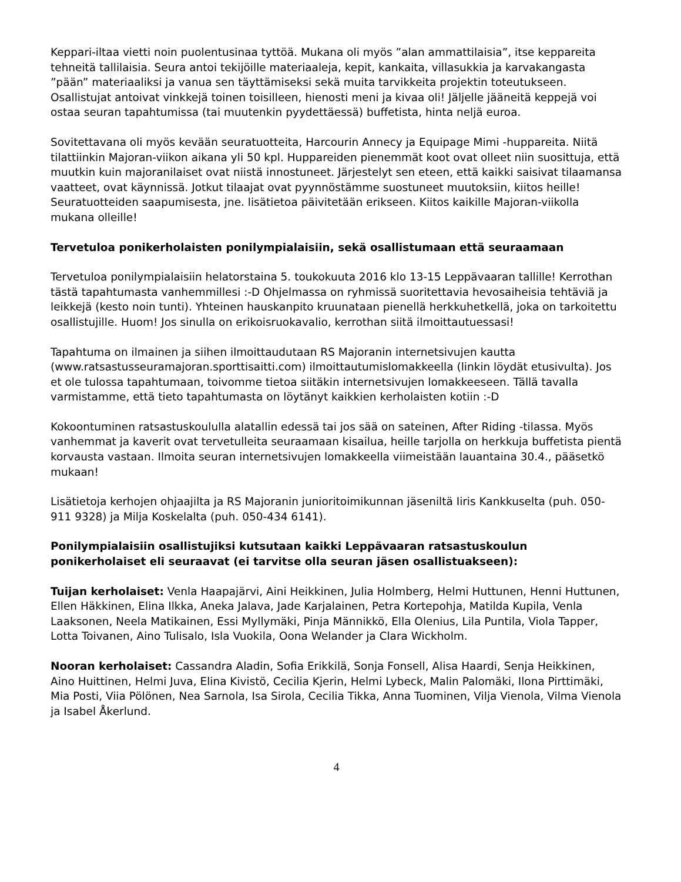Keppari-iltaa vietti noin puolentusinaa tyttöä. Mukana oli myös ”alan ammattilaisia”, itse keppareita tehneitä tallilaisia. Seura antoi tekijöille materiaaleja, kepit, kankaita, villasukkia ja karvakangasta ”pään” materiaaliksi ja vanua sen täyttämiseksi sekä muita tarvikkeita projektin toteutukseen. Osallistujat antoivat vinkkejä toinen toisilleen, hienosti meni ja kivaa oli! Jäljelle jääneitä keppejä voi ostaa seuran tapahtumissa (tai muutenkin pyydettäessä) buffetista, hinta neljä euroa.
Sovitettavana oli myös kevään seuratuotteita, Harcourin Annecy ja Equipage Mimi -huppareita. Niitä tilattiinkin Majoran-viikon aikana yli 50 kpl. Huppareiden pienemmät koot ovat olleet niin suosittuja, että muutkin kuin majoranilaiset ovat niistä innostuneet. Järjestelyt sen eteen, että kaikki saisivat tilaamansa vaatteet, ovat käynnissä. Jotkut tilaajat ovat pyynnöstämme suostuneet muutoksiin, kiitos heille! Seuratuotteiden saapumisesta, jne. lisätietoa päivitetään erikseen. Kiitos kaikille Majoran-viikolla mukana olleille!
Tervetuloa ponikerholaisten ponilympialaisiin, sekä osallistumaan että seuraamaan
Tervetuloa ponilympialaisiin helatorstaina 5. toukokuuta 2016 klo 13-15 Leppävaaran tallille! Kerrothan tästä tapahtumasta vanhemmillesi :-D Ohjelmassa on ryhmissä suoritettavia hevosaiheisia tehtäviä ja leikkejä (kesto noin tunti). Yhteinen hauskanpito kruunataan pienellä herkkuhetkellä, joka on tarkoitettu osallistujille. Huom! Jos sinulla on erikoisruokavalio, kerrothan siitä ilmoittautuessasi!
Tapahtuma on ilmainen ja siihen ilmoittaudutaan RS Majoranin internetsivujen kautta (www.ratsastusseuramajoran.sporttisaitti.com) ilmoittautumislomakkeella (linkin löydät etusivulta). Jos et ole tulossa tapahtumaan, toivomme tietoa siitäkin internetsivujen lomakkeeseen. Tällä tavalla varmistamme, että tieto tapahtumasta on löytänyt kaikkien kerholaisten kotiin :-D
Kokoontuminen ratsastuskoululla alatallin edessä tai jos sää on sateinen, After Riding -tilassa. Myös vanhemmat ja kaverit ovat tervetulleita seuraamaan kisailua, heille tarjolla on herkkuja buffetista pientä korvausta vastaan. Ilmoita seuran internetsivujen lomakkeella viimeistään lauantaina 30.4., pääsetkö mukaan!
Lisätietoja kerhojen ohjaajilta ja RS Majoranin junioritoimikunnan jäseniltä Iiris Kankkuselta (puh. 050-911 9328) ja Milja Koskelalta (puh. 050-434 6141).
Ponilympialaisiin osallistujiksi kutsutaan kaikki Leppävaaran ratsastuskoulun ponikerholaiset eli seuraavat (ei tarvitse olla seuran jäsen osallistuakseen):
Tuijan kerholaiset: Venla Haapajärvi, Aini Heikkinen, Julia Holmberg, Helmi Huttunen, Henni Huttunen, Ellen Häkkinen, Elina Ilkka, Aneka Jalava, Jade Karjalainen, Petra Kortepohja, Matilda Kupila, Venla Laaksonen, Neela Matikainen, Essi Myllymäki, Pinja Männikkö, Ella Olenius, Lila Puntila, Viola Tapper, Lotta Toivanen, Aino Tulisalo, Isla Vuokila, Oona Welander ja Clara Wickholm.
Nooran kerholaiset: Cassandra Aladin, Sofia Erikkilä, Sonja Fonsell, Alisa Haardi, Senja Heikkinen, Aino Huittinen, Helmi Juva, Elina Kivistö, Cecilia Kjerin, Helmi Lybeck, Malin Palomäki, Ilona Pirttimäki, Mia Posti, Viia Pölönen, Nea Sarnola, Isa Sirola, Cecilia Tikka, Anna Tuominen, Vilja Vienola, Vilma Vienola ja Isabel Åkerlund.
4